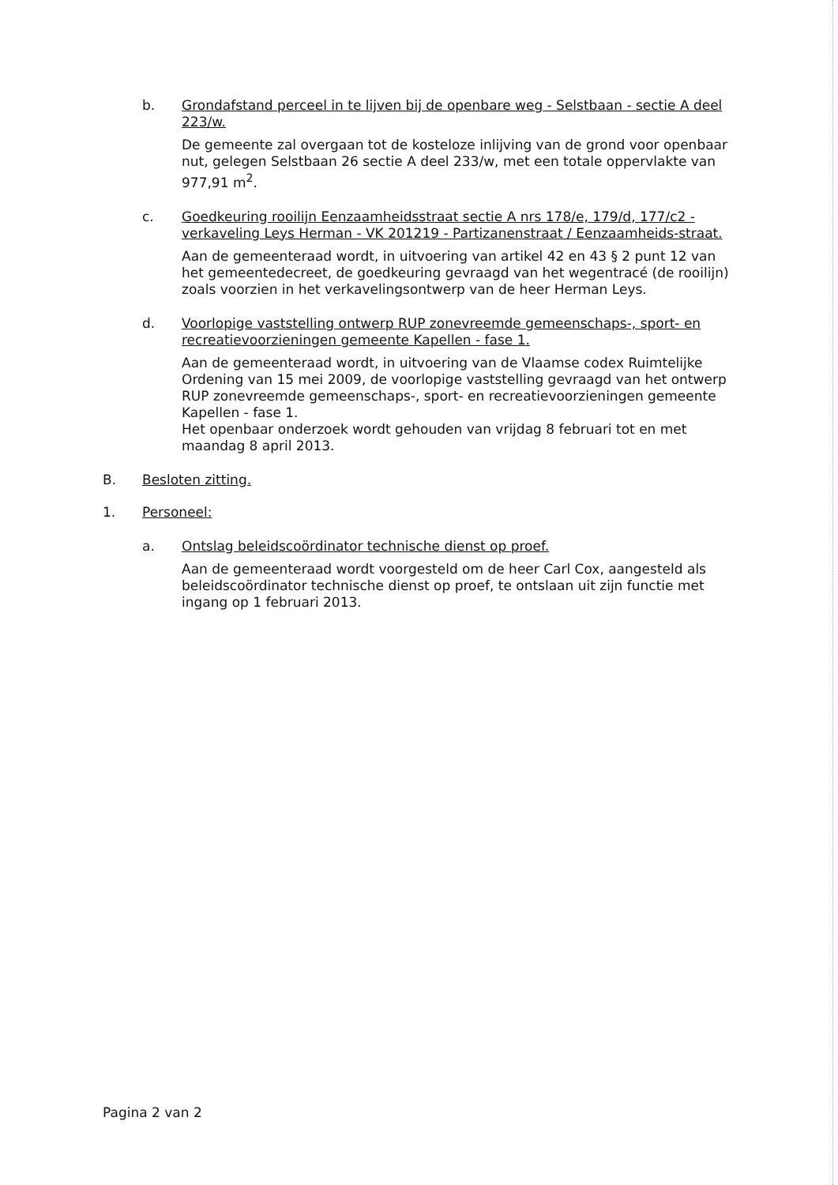b. Grondafstand perceel in te lijven bij de openbare weg - Selstbaan - sectie A deel 223/w.
De gemeente zal overgaan tot de kosteloze inlijving van de grond voor openbaar nut, gelegen Selstbaan 26 sectie A deel 233/w, met een totale oppervlakte van 977,91 m<sup>2</sup>.
c. Goedkeuring rooilijn Eenzaamheidsstraat sectie A nrs 178/e, 179/d, 177/c2 - verkaveling Leys Herman - VK 201219 - Partizanenstraat / Eenzaamheids-straat.
Aan de gemeenteraad wordt, in uitvoering van artikel 42 en 43 § 2 punt 12 van het gemeentedecreet, de goedkeuring gevraagd van het wegentracé (de rooilijn) zoals voorzien in het verkavelingsontwerp van de heer Herman Leys.
d. Voorlopige vaststelling ontwerp RUP zonevreemde gemeenschaps-, sport- en recreatievoorzieningen gemeente Kapellen - fase 1.
Aan de gemeenteraad wordt, in uitvoering van de Vlaamse codex Ruimtelijke Ordening van 15 mei 2009, de voorlopige vaststelling gevraagd van het ontwerp RUP zonevreemde gemeenschaps-, sport- en recreatievoorzieningen gemeente Kapellen - fase 1.
Het openbaar onderzoek wordt gehouden van vrijdag 8 februari tot en met maandag 8 april 2013.
B. Besloten zitting.
1. Personeel:
a. Ontslag beleidscoördinator technische dienst op proef.
Aan de gemeenteraad wordt voorgesteld om de heer Carl Cox, aangesteld als beleidscoördinator technische dienst op proef, te ontslaan uit zijn functie met ingang op 1 februari 2013.
Pagina 2 van 2